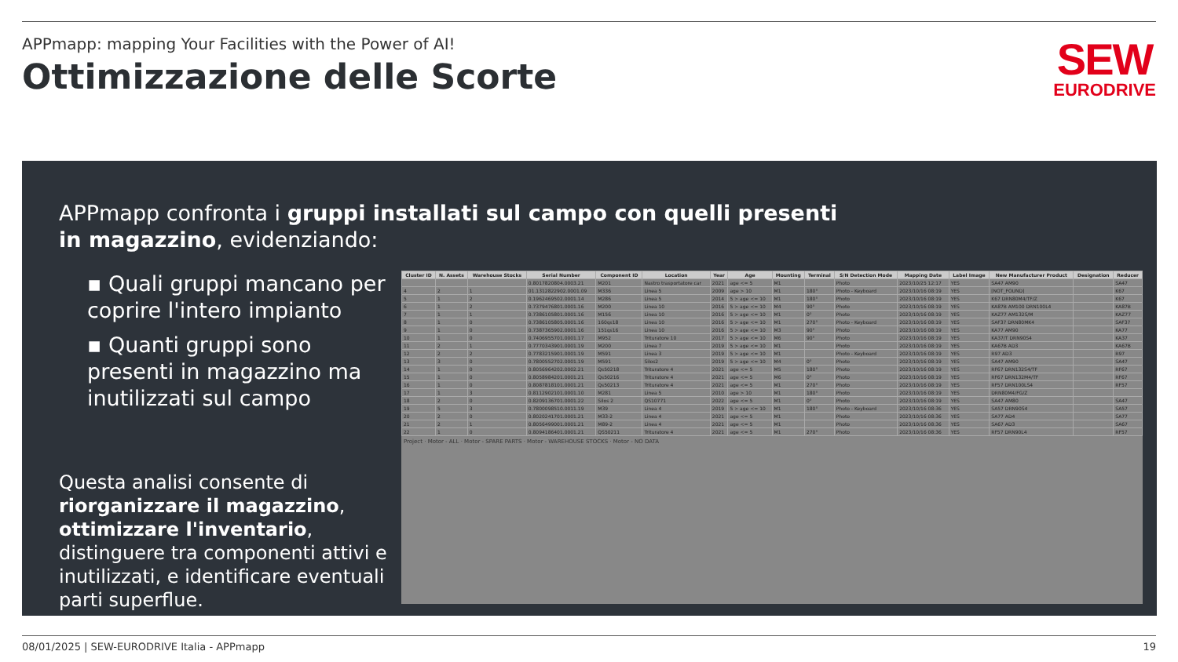APPmapp: mapping Your Facilities with the Power of AI!
Ottimizzazione delle Scorte
SEW
EURODRIVE
APPmapp confronta i gruppi installati sul campo con quelli presenti in magazzino, evidenziando:
▪ Quali gruppi mancano per coprire l'intero impianto
▪ Quanti gruppi sono presenti in magazzino ma inutilizzati sul campo
Questa analisi consente di riorganizzare il magazzino, ottimizzare l'inventario, distinguere tra componenti attivi e inutilizzati, e identificare eventuali parti superflue.
| Cluster ID | N. Assets | Warehouse Stocks | Serial Number | Component ID | Location | Year | Age | Mounting | Terminal | S/N Detection Mode | Mapping Date | Label Image | New Manufacturer Product | Designation | Reducer |
| --- | --- | --- | --- | --- | --- | --- | --- | --- | --- | --- | --- | --- | --- | --- | --- |
| | | | 0.8017820804.0003.21 | M201 | Nastro trasportatore car | 2021 | age <= 5 | M1 | | Photo | 2023/10/25 12:17 | YES | SA47 AM90 | | SA47 |
| 4 | 2 | 1 | 01.1312822902.0001.09 | M336 | Linea 5 | 2009 | age > 10 | M1 | 180° | Photo - Keyboard | 2023/10/16 08:19 | YES | [NOT_FOUND] | | K67 |
| 5 | 1 | 2 | 0.1962469502.0001.14 | M286 | Linea 5 | 2014 | 5 > age <= 10 | M1 | 180° | Photo | 2023/10/16 08:19 | YES | K67 DRN80M4/TF/Z | | K67 |
| 6 | 1 | 2 | 0.7379476801.0001.16 | M200 | Linea 10 | 2016 | 5 > age <= 10 | M4 | 90° | Photo | 2023/10/16 08:19 | YES | KA87B AM100 DRN100L4 | | KA87B |
| 7 | 1 | 1 | 0.7386105801.0001.16 | M156 | Linea 10 | 2016 | 5 > age <= 10 | M1 | 0° | Photo | 2023/10/16 08:19 | YES | KAZ77 AM132S/M | | KAZ77 |
| 8 | 1 | 0 | 0.7386105805.0001.16 | 160qs18 | Linea 10 | 2016 | 5 > age <= 10 | M1 | 270° | Photo - Keyboard | 2023/10/16 08:19 | YES | SAF37 DRN80MK4 | | SAF37 |
| 9 | 1 | 0 | 0.7387365902.0001.16 | 151qs16 | Linea 10 | 2016 | 5 > age <= 10 | M3 | 90° | Photo | 2023/10/16 08:19 | YES | KA77 AM90 | | KA77 |
| 10 | 1 | 0 | 0.7406955701.0001.17 | M952 | Trituratore 10 | 2017 | 5 > age <= 10 | M6 | 90° | Photo | 2023/10/16 08:19 | YES | KA37/T DRN90S4 | | KA37 |
| 11 | 2 | 1 | 0.7770343901.0001.19 | M200 | Linea 7 | 2019 | 5 > age <= 10 | M1 | | Photo | 2023/10/16 08:19 | YES | KA67B AD3 | | KA67B |
| 12 | 2 | 2 | 0.7783215901.0001.19 | M591 | Linea 3 | 2019 | 5 > age <= 10 | M1 | | Photo - Keyboard | 2023/10/16 08:19 | YES | R97 AD3 | | R97 |
| 13 | 3 | 0 | 0.7800552702.0001.19 | M591 | Silos2 | 2019 | 5 > age <= 10 | M4 | 0° | Photo | 2023/10/16 08:19 | YES | SA47 AM90 | | SA47 |
| 14 | 1 | 0 | 0.8056964202.0002.21 | Qs50218 | Trituratore 4 | 2021 | age <= 5 | M5 | 180° | Photo | 2023/10/16 08:19 | YES | RF67 DRN132S4/TF | | RF67 |
| 15 | 1 | 0 | 0.8058984201.0001.21 | Qs50216 | Trituratore 4 | 2021 | age <= 5 | M6 | 0° | Photo | 2023/10/16 08:19 | YES | RF67 DRN132M4/TF | | RF67 |
| 16 | 1 | 0 | 0.8087818101.0001.21 | Qs50213 | Trituratore 4 | 2021 | age <= 5 | M1 | 270° | Photo | 2023/10/16 08:19 | YES | RF57 DRN100LS4 | | RF57 |
| 17 | 1 | 3 | 0.8112902101.0001.10 | M281 | Linea 5 | 2010 | age > 10 | M1 | 180° | Photo | 2023/10/16 08:19 | YES | DRN80M4/FG/Z | | |
| 18 | 2 | 0 | 0.8209136701.0001.22 | Silos 2 | QS10771 | 2022 | age <= 5 | M1 | 0° | Photo | 2023/10/16 08:19 | YES | SA47 AM80 | | SA47 |
| 19 | 5 | 3 | 0.7800098510.0011.19 | M39 | Linea 4 | 2019 | 5 > age <= 10 | M1 | 180° | Photo - Keyboard | 2023/10/16 08:36 | YES | SA57 DRN90S4 | | SA57 |
| 20 | 2 | 0 | 0.8020241701.0001.21 | M33-2 | Linea 4 | 2021 | age <= 5 | M1 | | Photo | 2023/10/16 08:36 | YES | SA77 AD4 | | SA77 |
| 21 | 2 | 1 | 0.8056499001.0001.21 | M89-2 | Linea 4 | 2021 | age <= 5 | M1 | | Photo | 2023/10/16 08:36 | YES | SA67 AD3 | | SA67 |
| 22 | 1 | 0 | 0.8094186401.0001.21 | QS50211 | Trituratore 4 | 2021 | age <= 5 | M1 | 270° | Photo | 2023/10/16 08:36 | YES | RF57 DRN90L4 | | RF57 |
Project · Motor - ALL · Motor - SPARE PARTS · Motor - WAREHOUSE STOCKS · Motor - NO DATA
08/01/2025 | SEW-EURODRIVE Italia - APPmapp 19